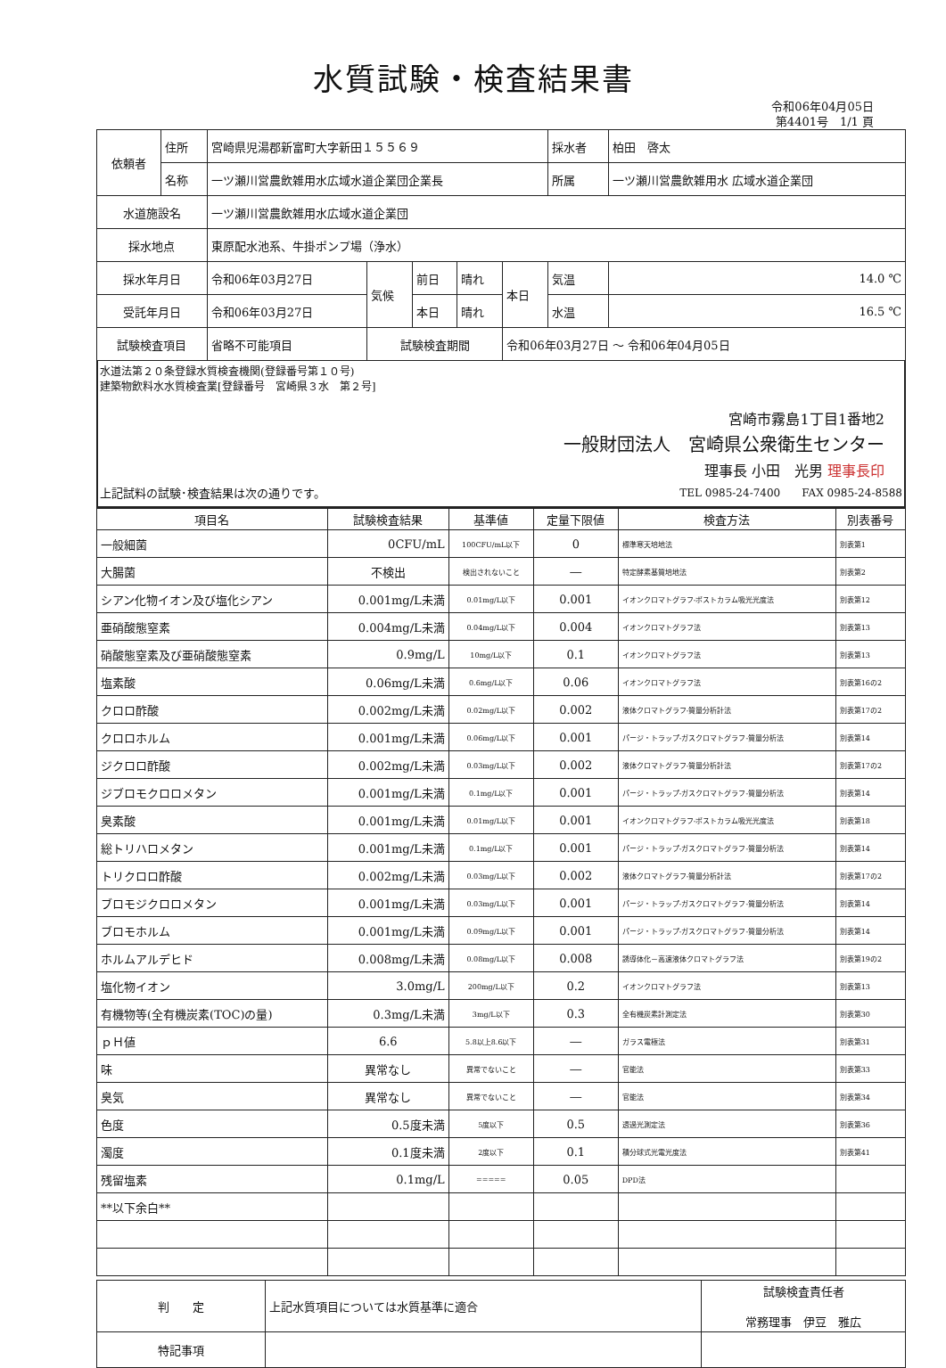水質試験・検査結果書
令和06年04月05日
第4401号　1/1 頁
| 依頼者 | 住所 | 宮崎県児湯郡新富町大字新田１５５６９ | | | | | 採水者 | 柏田 啓太 |
| | 名称 | 一ツ瀬川営農飲雑用水広域水道企業団企業長 | | | | | 所属 | 一ツ瀬川営農飲雑用水 広域水道企業団 |
| 水道施設名 | | 一ツ瀬川営農飲雑用水広域水道企業団 | | | | | | |
| 採水地点 | | 東原配水池系、牛掛ポンプ場（浄水） | | | | | | |
| 採水年月日 | | 令和06年03月27日 | 気候 | 前日 | 晴れ | 本日 | 気温 | 14.0 ℃ |
| 受託年月日 | | 令和06年03月27日 | | 本日 | 晴れ | | 水温 | 16.5 ℃ |
| 試験検査項目 | | 省略不可能項目 | 試験検査期間 | | | 令和06年03月27日 ～ 令和06年04月05日 | | |
水道法第２０条登録水質検査機関(登録番号第１０号)
建築物飲料水水質検査業[登録番号　宮崎県３水　第２号]
宮崎市霧島1丁目1番地2
一般財団法人　宮崎県公衆衛生センター
理事長 小田　光男 理事長印
上記試料の試験･検査結果は次の通りです。 TEL 0985-24-7400　　FAX 0985-24-8588
| 項目名 | 試験検査結果 | 基準値 | 定量下限値 | 検査方法 | 別表番号 |
| --- | --- | --- | --- | --- | --- |
| 一般細菌 | 0CFU/mL | 100CFU/mL以下 | 0 | 標準寒天培地法 | 別表第1 |
| 大腸菌 | 不検出 | 検出されないこと | ― | 特定酵素基質培地法 | 別表第2 |
| シアン化物イオン及び塩化シアン | 0.001mg/L未満 | 0.01mg/L以下 | 0.001 | イオンクロマトグラフ-ポストカラム吸光光度法 | 別表第12 |
| 亜硝酸態窒素 | 0.004mg/L未満 | 0.04mg/L以下 | 0.004 | イオンクロマトグラフ法 | 別表第13 |
| 硝酸態窒素及び亜硝酸態窒素 | 0.9mg/L | 10mg/L以下 | 0.1 | イオンクロマトグラフ法 | 別表第13 |
| 塩素酸 | 0.06mg/L未満 | 0.6mg/L以下 | 0.06 | イオンクロマトグラフ法 | 別表第16の2 |
| クロロ酢酸 | 0.002mg/L未満 | 0.02mg/L以下 | 0.002 | 液体クロマトグラフ-質量分析計法 | 別表第17の2 |
| クロロホルム | 0.001mg/L未満 | 0.06mg/L以下 | 0.001 | パージ・トラップ-ガスクロマトグラフ-質量分析法 | 別表第14 |
| ジクロロ酢酸 | 0.002mg/L未満 | 0.03mg/L以下 | 0.002 | 液体クロマトグラフ-質量分析計法 | 別表第17の2 |
| ジブロモクロロメタン | 0.001mg/L未満 | 0.1mg/L以下 | 0.001 | パージ・トラップ-ガスクロマトグラフ-質量分析法 | 別表第14 |
| 臭素酸 | 0.001mg/L未満 | 0.01mg/L以下 | 0.001 | イオンクロマトグラフ-ポストカラム吸光光度法 | 別表第18 |
| 総トリハロメタン | 0.001mg/L未満 | 0.1mg/L以下 | 0.001 | パージ・トラップ-ガスクロマトグラフ-質量分析法 | 別表第14 |
| トリクロロ酢酸 | 0.002mg/L未満 | 0.03mg/L以下 | 0.002 | 液体クロマトグラフ-質量分析計法 | 別表第17の2 |
| ブロモジクロロメタン | 0.001mg/L未満 | 0.03mg/L以下 | 0.001 | パージ・トラップ-ガスクロマトグラフ-質量分析法 | 別表第14 |
| ブロモホルム | 0.001mg/L未満 | 0.09mg/L以下 | 0.001 | パージ・トラップ-ガスクロマトグラフ-質量分析法 | 別表第14 |
| ホルムアルデヒド | 0.008mg/L未満 | 0.08mg/L以下 | 0.008 | 誘導体化－高速液体クロマトグラフ法 | 別表第19の2 |
| 塩化物イオン | 3.0mg/L | 200mg/L以下 | 0.2 | イオンクロマトグラフ法 | 別表第13 |
| 有機物等(全有機炭素(TOC)の量) | 0.3mg/L未満 | 3mg/L以下 | 0.3 | 全有機炭素計測定法 | 別表第30 |
| ｐＨ値 | 6.6 | 5.8以上8.6以下 | ― | ガラス電極法 | 別表第31 |
| 味 | 異常なし | 異常でないこと | ― | 官能法 | 別表第33 |
| 臭気 | 異常なし | 異常でないこと | ― | 官能法 | 別表第34 |
| 色度 | 0.5度未満 | 5度以下 | 0.5 | 透過光測定法 | 別表第36 |
| 濁度 | 0.1度未満 | 2度以下 | 0.1 | 積分球式光電光度法 | 別表第41 |
| 残留塩素 | 0.1mg/L | ===== | 0.05 | DPD法 | |
| **以下余白** | | | | | |
| 判 定 | 上記水質項目については水質基準に適合 | 試験検査責任者 常務理事 伊豆 雅広 |
| 特記事項 | | |